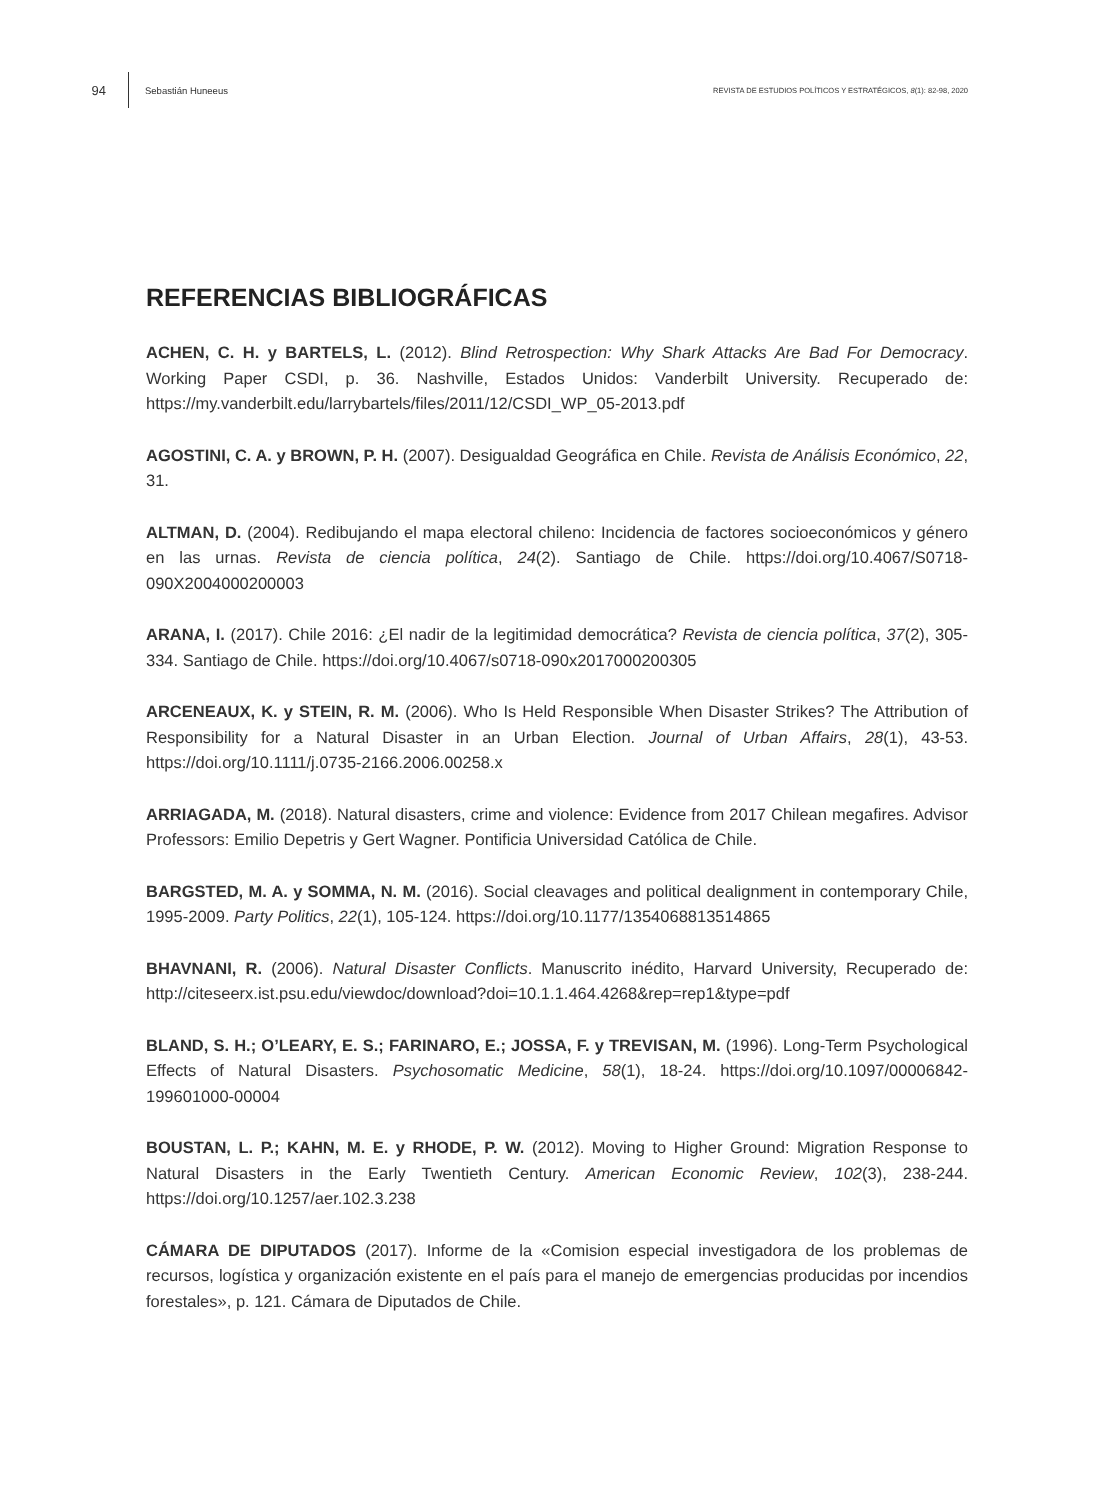94 Sebastián Huneeus REVISTA DE ESTUDIOS POLÍTICOS Y ESTRATÉGICOS, 8(1): 82-98, 2020
REFERENCIAS BIBLIOGRÁFICAS
ACHEN, C. H. y BARTELS, L. (2012). Blind Retrospection: Why Shark Attacks Are Bad For Democracy. Working Paper CSDI, p. 36. Nashville, Estados Unidos: Vanderbilt University. Recuperado de: https://my.vanderbilt.edu/larrybartels/files/2011/12/CSDI_WP_05-2013.pdf
AGOSTINI, C. A. y BROWN, P. H. (2007). Desigualdad Geográfica en Chile. Revista de Análisis Económico, 22, 31.
ALTMAN, D. (2004). Redibujando el mapa electoral chileno: Incidencia de factores socioeconómicos y género en las urnas. Revista de ciencia política, 24(2). Santiago de Chile. https://doi.org/10.4067/S0718-090X2004000200003
ARANA, I. (2017). Chile 2016: ¿El nadir de la legitimidad democrática? Revista de ciencia política, 37(2), 305-334. Santiago de Chile. https://doi.org/10.4067/s0718-090x2017000200305
ARCENEAUX, K. y STEIN, R. M. (2006). Who Is Held Responsible When Disaster Strikes? The Attribution of Responsibility for a Natural Disaster in an Urban Election. Journal of Urban Affairs, 28(1), 43-53. https://doi.org/10.1111/j.0735-2166.2006.00258.x
ARRIAGADA, M. (2018). Natural disasters, crime and violence: Evidence from 2017 Chilean megafires. Advisor Professors: Emilio Depetris y Gert Wagner. Pontificia Universidad Católica de Chile.
BARGSTED, M. A. y SOMMA, N. M. (2016). Social cleavages and political dealignment in contemporary Chile, 1995-2009. Party Politics, 22(1), 105-124. https://doi.org/10.1177/1354068813514865
BHAVNANI, R. (2006). Natural Disaster Conflicts. Manuscrito inédito, Harvard University, Recuperado de: http://citeseerx.ist.psu.edu/viewdoc/download?doi=10.1.1.464.4268&rep=rep1&type=pdf
BLAND, S. H.; O’LEARY, E. S.; FARINARO, E.; JOSSA, F. y TREVISAN, M. (1996). Long-Term Psychological Effects of Natural Disasters. Psychosomatic Medicine, 58(1), 18-24. https://doi.org/10.1097/00006842-199601000-00004
BOUSTAN, L. P.; KAHN, M. E. y RHODE, P. W. (2012). Moving to Higher Ground: Migration Response to Natural Disasters in the Early Twentieth Century. American Economic Review, 102(3), 238-244. https://doi.org/10.1257/aer.102.3.238
CÁMARA DE DIPUTADOS (2017). Informe de la «Comision especial investigadora de los problemas de recursos, logística y organización existente en el país para el manejo de emergencias producidas por incendios forestales», p. 121. Cámara de Diputados de Chile.